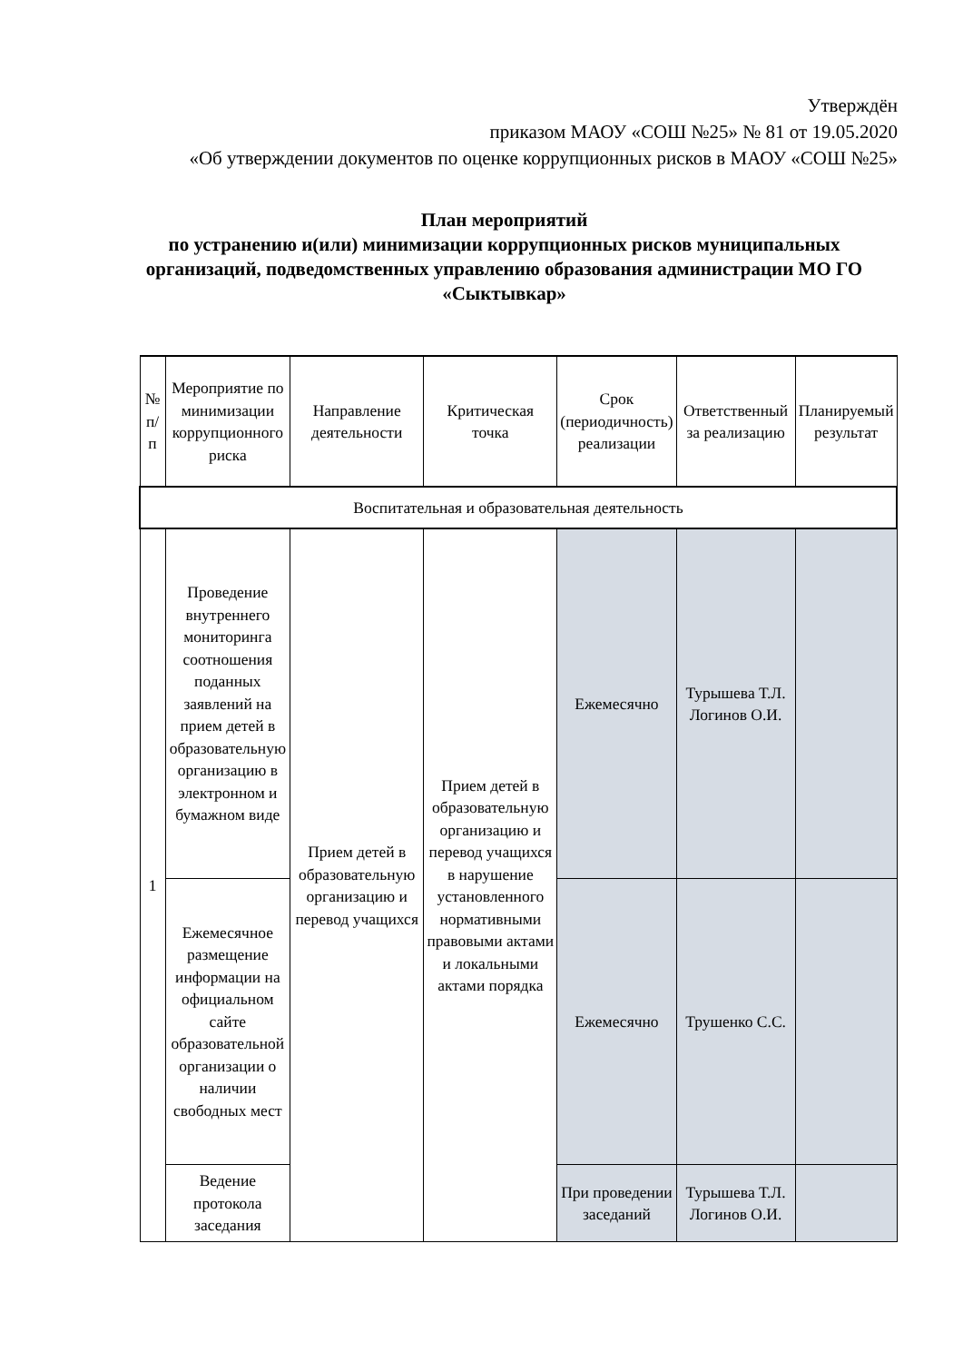Утверждён
приказом МАОУ «СОШ №25» № 81 от 19.05.2020
«Об утверждении документов по оценке коррупционных рисков в МАОУ «СОШ №25»
План мероприятий
по устранению и(или) минимизации коррупционных рисков муниципальных организаций, подведомственных управлению образования администрации МО ГО «Сыктывкар»
| № п/п | Мероприятие по минимизации коррупционного риска | Направление деятельности | Критическая точка | Срок (периодичность) реализации | Ответственный за реализацию | Планируемый результат |
| --- | --- | --- | --- | --- | --- | --- |
| Воспитательная и образовательная деятельность | | | | | | |
| 1 | Проведение внутреннего мониторинга соотношения поданных заявлений на прием детей в образовательную организацию в электронном и бумажном виде | Прием детей в образовательную организацию и перевод учащихся | Прием детей в образовательную организацию и перевод учащихся в нарушение установленного нормативными правовыми актами и локальными актами порядка | Ежемесячно | Турышева Т.Л. Логинов О.И. | |
| | Ежемесячное размещение информации на официальном сайте образовательной организации о наличии свободных мест | | | Ежемесячно | Трушенко С.С. | |
| | Ведение протокола заседания | | | При проведении заседаний | Турышева Т.Л. Логинов О.И. | |